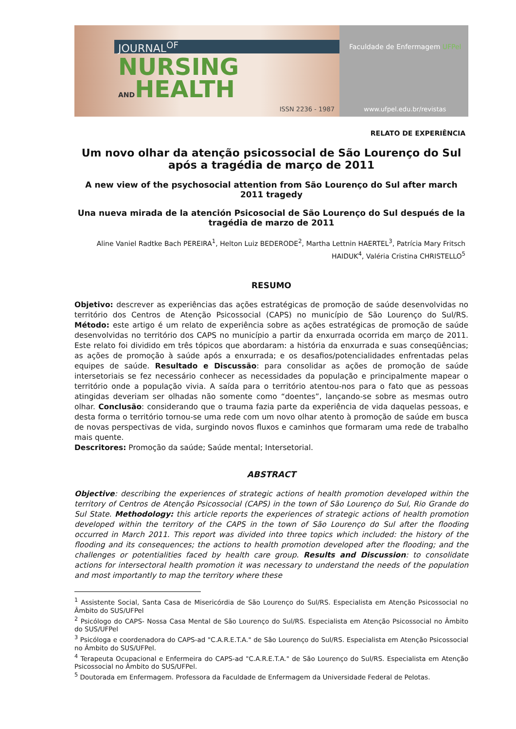JOURNAL<sup>OF</sup>
NURSING
ANDHEALTH
ISSN 2236 - 1987
Faculdade de Enfermagem UFPel
www.ufpel.edu.br/revistas
RELATO DE EXPERIÊNCIA
Um novo olhar da atenção psicossocial de São Lourenço do Sul após a tragédia de março de 2011
A new view of the psychosocial attention from São Lourenço do Sul after march 2011 tragedy
Una nueva mirada de la atención Psicosocial de São Lourenço do Sul después de la tragédia de marzo de 2011
Aline Vaniel Radtke Bach PEREIRA<sup>1</sup>, Helton Luiz BEDERODE<sup>2</sup>, Martha Lettnin HAERTEL<sup>3</sup>, Patrícia Mary Fritsch HAIDUK<sup>4</sup>, Valéria Cristina CHRISTELLO<sup>5</sup>
RESUMO
Objetivo: descrever as experiências das ações estratégicas de promoção de saúde desenvolvidas no território dos Centros de Atenção Psicossocial (CAPS) no município de São Lourenço do Sul/RS. Método: este artigo é um relato de experiência sobre as ações estratégicas de promoção de saúde desenvolvidas no território dos CAPS no município a partir da enxurrada ocorrida em março de 2011. Este relato foi dividido em três tópicos que abordaram: a história da enxurrada e suas conseqüências; as ações de promoção à saúde após a enxurrada; e os desafios/potencialidades enfrentadas pelas equipes de saúde. Resultado e Discussão: para consolidar as ações de promoção de saúde intersetoriais se fez necessário conhecer as necessidades da população e principalmente mapear o território onde a população vivia. A saída para o território atentou-nos para o fato que as pessoas atingidas deveriam ser olhadas não somente como “doentes”, lançando-se sobre as mesmas outro olhar. Conclusão: considerando que o trauma fazia parte da experiência de vida daquelas pessoas, e desta forma o território tornou-se uma rede com um novo olhar atento à promoção de saúde em busca de novas perspectivas de vida, surgindo novos fluxos e caminhos que formaram uma rede de trabalho mais quente.
Descritores: Promoção da saúde; Saúde mental; Intersetorial.
ABSTRACT
Objective: describing the experiences of strategic actions of health promotion developed within the territory of Centros de Atenção Psicossocial (CAPS) in the town of São Lourenço do Sul, Rio Grande do Sul State. Methodology: this article reports the experiences of strategic actions of health promotion developed within the territory of the CAPS in the town of São Lourenço do Sul after the flooding occurred in March 2011. This report was divided into three topics which included: the history of the flooding and its consequences; the actions to health promotion developed after the flooding; and the challenges or potentialities faced by health care group. Results and Discussion: to consolidate actions for intersectoral health promotion it was necessary to understand the needs of the population and most importantly to map the territory where these
<sup>1</sup> Assistente Social, Santa Casa de Misericórdia de São Lourenço do Sul/RS. Especialista em Atenção Psicossocial no Âmbito do SUS/UFPel
<sup>2</sup> Psicólogo do CAPS- Nossa Casa Mental de São Lourenço do Sul/RS. Especialista em Atenção Psicossocial no Âmbito do SUS/UFPel
<sup>3</sup> Psicóloga e coordenadora do CAPS-ad "C.A.R.E.T.A." de São Lourenço do Sul/RS. Especialista em Atenção Psicossocial no Âmbito do SUS/UFPel.
<sup>4</sup> Terapeuta Ocupacional e Enfermeira do CAPS-ad "C.A.R.E.T.A." de São Lourenço do Sul/RS. Especialista em Atenção Psicossocial no Âmbito do SUS/UFPel.
<sup>5</sup> Doutorada em Enfermagem. Professora da Faculdade de Enfermagem da Universidade Federal de Pelotas.